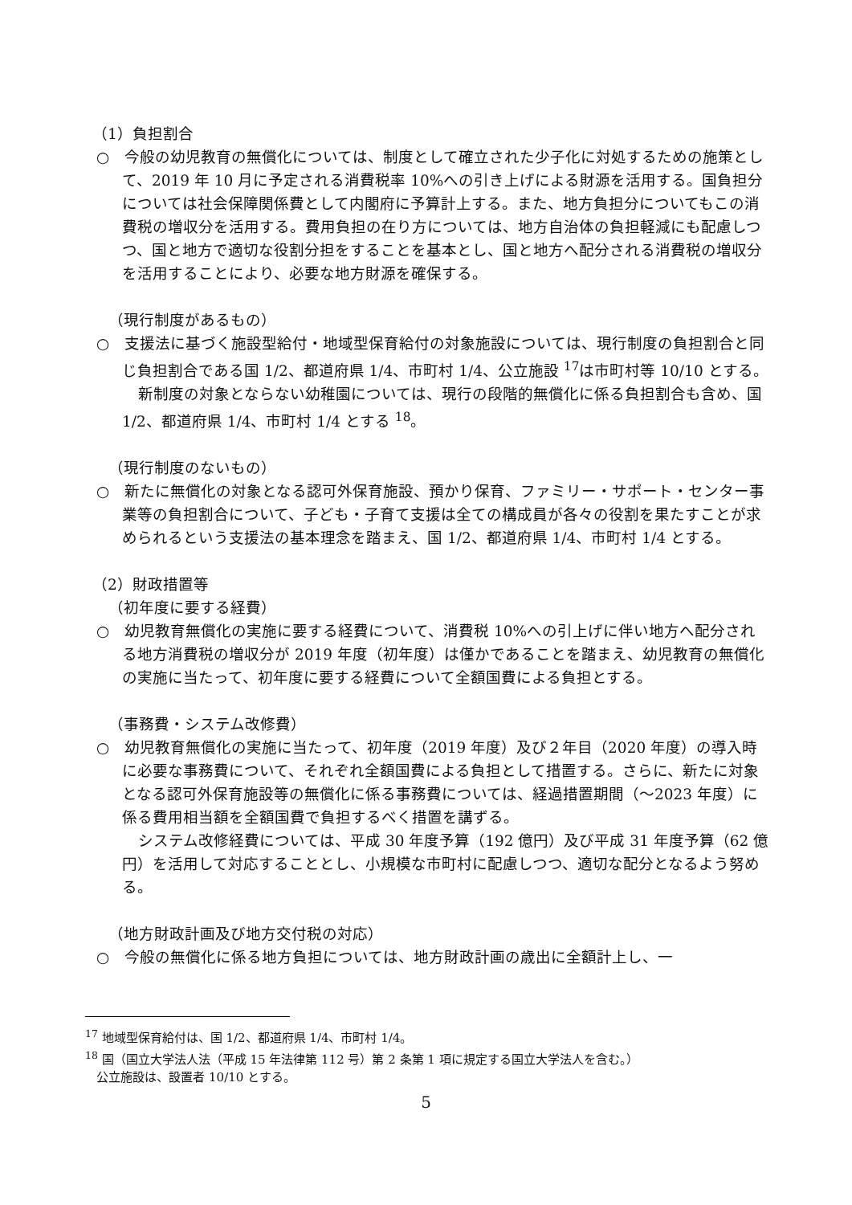（1）負担割合
○　今般の幼児教育の無償化については、制度として確立された少子化に対処するための施策として、2019 年 10 月に予定される消費税率 10%への引き上げによる財源を活用する。国負担分については社会保障関係費として内閣府に予算計上する。また、地方負担分についてもこの消費税の増収分を活用する。費用負担の在り方については、地方自治体の負担軽減にも配慮しつつ、国と地方で適切な役割分担をすることを基本とし、国と地方へ配分される消費税の増収分を活用することにより、必要な地方財源を確保する。
（現行制度があるもの）
○　支援法に基づく施設型給付・地域型保育給付の対象施設については、現行制度の負担割合と同じ負担割合である国 1/2、都道府県 1/4、市町村 1/4、公立施設 <sup>17</sup>は市町村等 10/10 とする。
新制度の対象とならない幼稚園については、現行の段階的無償化に係る負担割合も含め、国 1/2、都道府県 1/4、市町村 1/4 とする <sup>18</sup>。
（現行制度のないもの）
○　新たに無償化の対象となる認可外保育施設、預かり保育、ファミリー・サポート・センター事業等の負担割合について、子ども・子育て支援は全ての構成員が各々の役割を果たすことが求められるという支援法の基本理念を踏まえ、国 1/2、都道府県 1/4、市町村 1/4 とする。
（2）財政措置等
（初年度に要する経費）
○　幼児教育無償化の実施に要する経費について、消費税 10%への引上げに伴い地方へ配分される地方消費税の増収分が 2019 年度（初年度）は僅かであることを踏まえ、幼児教育の無償化の実施に当たって、初年度に要する経費について全額国費による負担とする。
（事務費・システム改修費）
○　幼児教育無償化の実施に当たって、初年度（2019 年度）及び２年目（2020 年度）の導入時に必要な事務費について、それぞれ全額国費による負担として措置する。さらに、新たに対象となる認可外保育施設等の無償化に係る事務費については、経過措置期間（～2023 年度）に係る費用相当額を全額国費で負担するべく措置を講ずる。
システム改修経費については、平成 30 年度予算（192 億円）及び平成 31 年度予算（62 億円）を活用して対応することとし、小規模な市町村に配慮しつつ、適切な配分となるよう努める。
（地方財政計画及び地方交付税の対応）
○　今般の無償化に係る地方負担については、地方財政計画の歳出に全額計上し、一
<sup>17</sup> 地域型保育給付は、国 1/2、都道府県 1/4、市町村 1/4。
<sup>18</sup> 国（国立大学法人法（平成 15 年法律第 112 号）第 2 条第 1 項に規定する国立大学法人を含む。）
公立施設は、設置者 10/10 とする。
5